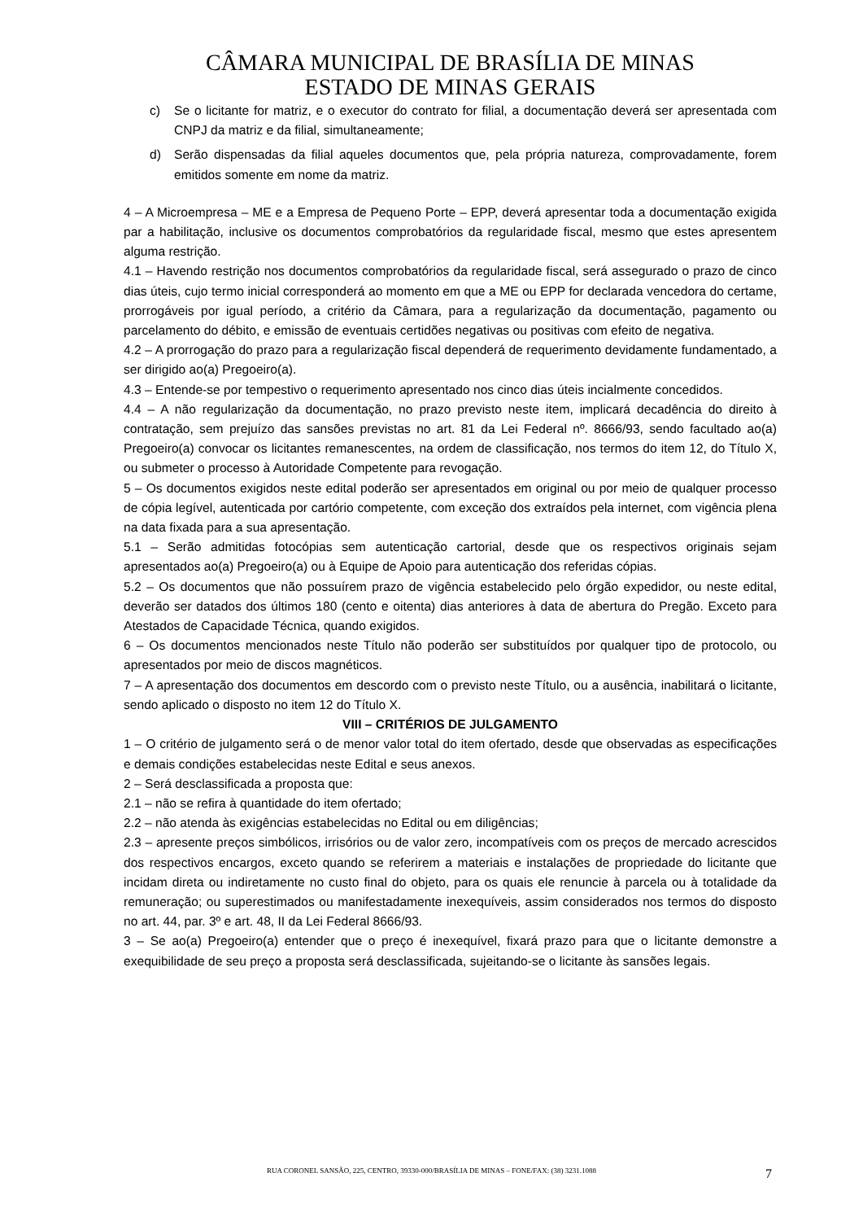CÂMARA MUNICIPAL DE BRASÍLIA DE MINAS
ESTADO DE MINAS GERAIS
c) Se o licitante for matriz, e o executor do contrato for filial, a documentação deverá ser apresentada com CNPJ da matriz e da filial, simultaneamente;
d) Serão dispensadas da filial aqueles documentos que, pela própria natureza, comprovadamente, forem emitidos somente em nome da matriz.
4 – A Microempresa – ME e a Empresa de Pequeno Porte – EPP, deverá apresentar toda a documentação exigida par a habilitação, inclusive os documentos comprobatórios da regularidade fiscal, mesmo que estes apresentem alguma restrição.
4.1 – Havendo restrição nos documentos comprobatórios da regularidade fiscal, será assegurado o prazo de cinco dias úteis, cujo termo inicial corresponderá ao momento em que a ME ou EPP for declarada vencedora do certame, prorrogáveis por igual período, a critério da Câmara, para a regularização da documentação, pagamento ou parcelamento do débito, e emissão de eventuais certidões negativas ou positivas com efeito de negativa.
4.2 – A prorrogação do prazo para a regularização fiscal dependerá de requerimento devidamente fundamentado, a ser dirigido ao(a) Pregoeiro(a).
4.3 – Entende-se por tempestivo o requerimento apresentado nos cinco dias úteis incialmente concedidos.
4.4 – A não regularização da documentação, no prazo previsto neste item, implicará decadência do direito à contratação, sem prejuízo das sansões previstas no art. 81 da Lei Federal nº. 8666/93, sendo facultado ao(a) Pregoeiro(a) convocar os licitantes remanescentes, na ordem de classificação, nos termos do item 12, do Título X, ou submeter o processo à Autoridade Competente para revogação.
5 – Os documentos exigidos neste edital poderão ser apresentados em original ou por meio de qualquer processo de cópia legível, autenticada por cartório competente, com exceção dos extraídos pela internet, com vigência plena na data fixada para a sua apresentação.
5.1 – Serão admitidas fotocópias sem autenticação cartorial, desde que os respectivos originais sejam apresentados ao(a) Pregoeiro(a) ou à Equipe de Apoio para autenticação dos referidas cópias.
5.2 – Os documentos que não possuírem prazo de vigência estabelecido pelo órgão expedidor, ou neste edital, deverão ser datados dos últimos 180 (cento e oitenta) dias anteriores à data de abertura do Pregão. Exceto para Atestados de Capacidade Técnica, quando exigidos.
6 – Os documentos mencionados neste Título não poderão ser substituídos por qualquer tipo de protocolo, ou apresentados por meio de discos magnéticos.
7 – A apresentação dos documentos em descordo com o previsto neste Título, ou a ausência, inabilitará o licitante, sendo aplicado o disposto no item 12 do Título X.
VIII – CRITÉRIOS DE JULGAMENTO
1 – O critério de julgamento será o de menor valor total do item ofertado, desde que observadas as especificações e demais condições estabelecidas neste Edital e seus anexos.
2 – Será desclassificada a proposta que:
2.1 – não se refira à quantidade do item ofertado;
2.2 – não atenda às exigências estabelecidas no Edital ou em diligências;
2.3 – apresente preços simbólicos, irrisórios ou de valor zero, incompatíveis com os preços de mercado acrescidos dos respectivos encargos, exceto quando se referirem a materiais e instalações de propriedade do licitante que incidam direta ou indiretamente no custo final do objeto, para os quais ele renuncie à parcela ou à totalidade da remuneração; ou superestimados ou manifestadamente inexequíveis, assim considerados nos termos do disposto no art. 44, par. 3º e art. 48, II da Lei Federal 8666/93.
3 – Se ao(a) Pregoeiro(a) entender que o preço é inexequível, fixará prazo para que o licitante demonstre a exequibilidade de seu preço a proposta será desclassificada, sujeitando-se o licitante às sansões legais.
RUA CORONEL SANSÃO, 225, CENTRO, 39330-000/BRASÍLIA DE MINAS – FONE/FAX: (38) 3231.1088 7